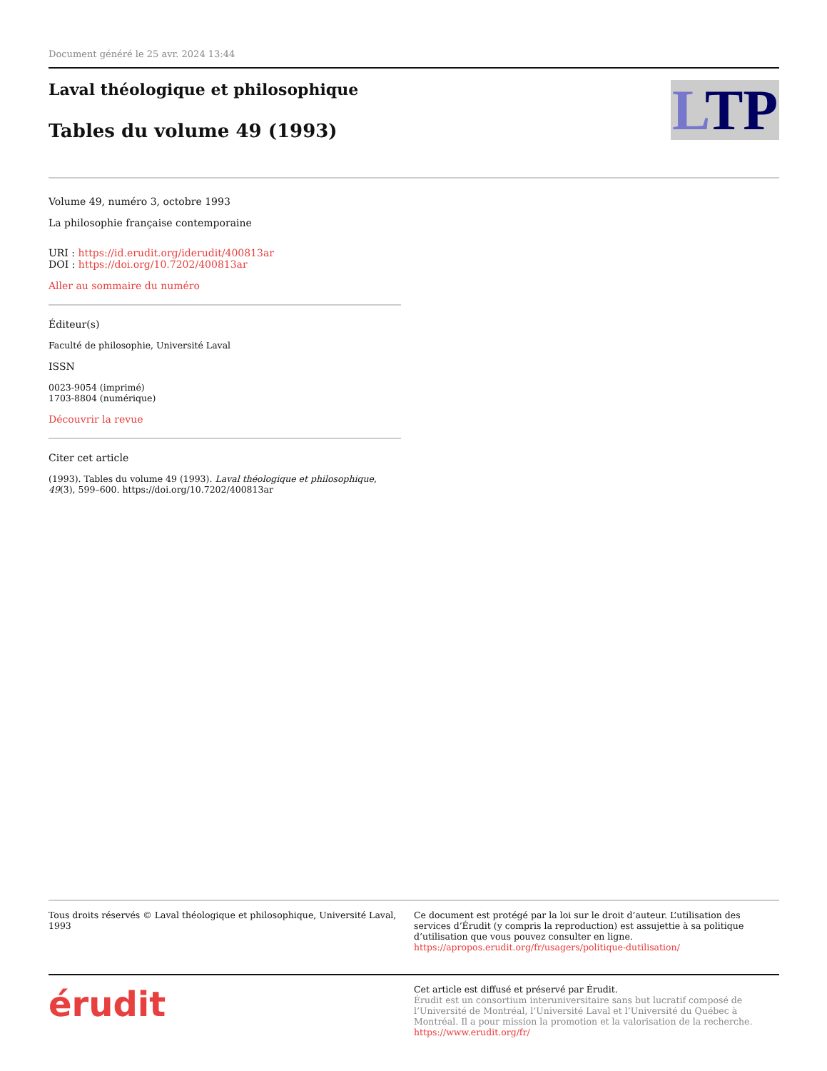Document généré le 25 avr. 2024 13:44
Laval théologique et philosophique
Tables du volume 49 (1993)
LTP
Volume 49, numéro 3, octobre 1993
La philosophie française contemporaine
URI : https://id.erudit.org/iderudit/400813ar
DOI : https://doi.org/10.7202/400813ar
Aller au sommaire du numéro
Éditeur(s)
Faculté de philosophie, Université Laval
ISSN
0023-9054 (imprimé)
1703-8804 (numérique)
Découvrir la revue
Citer cet article
(1993). Tables du volume 49 (1993). Laval théologique et philosophique, 49(3), 599–600. https://doi.org/10.7202/400813ar
Tous droits réservés © Laval théologique et philosophique, Université Laval, 1993
Ce document est protégé par la loi sur le droit d’auteur. L’utilisation des services d’Érudit (y compris la reproduction) est assujettie à sa politique d’utilisation que vous pouvez consulter en ligne.
https://apropos.erudit.org/fr/usagers/politique-dutilisation/
érudit
Cet article est diffusé et préservé par Érudit.
Érudit est un consortium interuniversitaire sans but lucratif composé de l’Université de Montréal, l’Université Laval et l’Université du Québec à Montréal. Il a pour mission la promotion et la valorisation de la recherche.
https://www.erudit.org/fr/